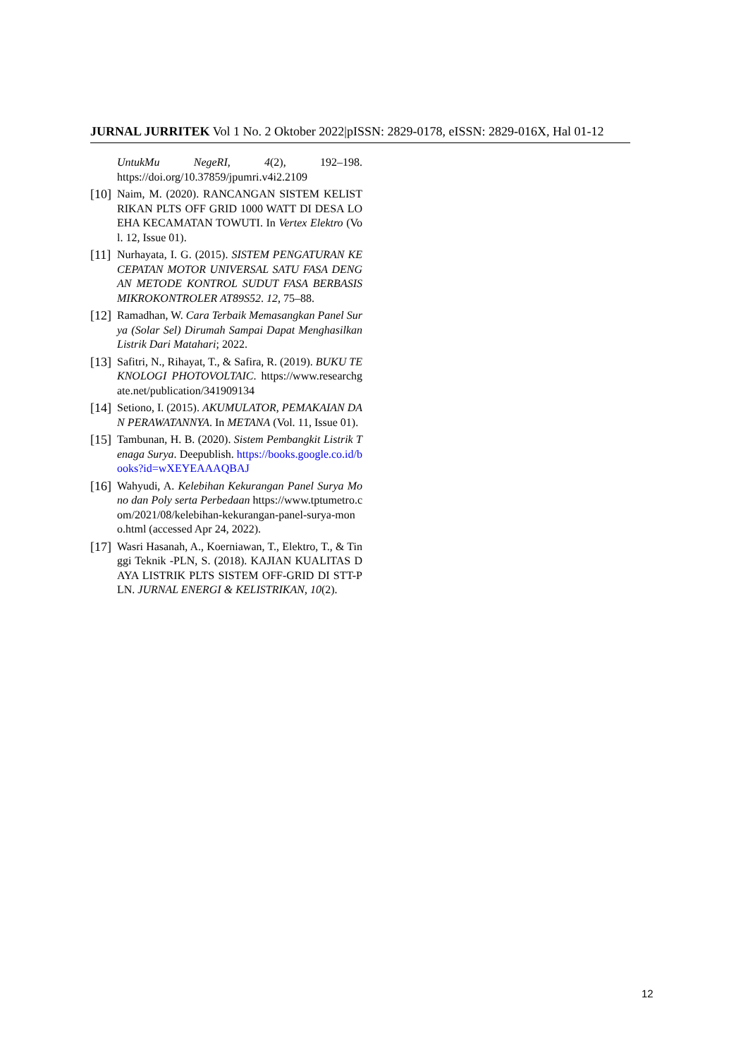JURNAL JURRITEK Vol 1 No. 2 Oktober 2022|pISSN: 2829-0178, eISSN: 2829-016X, Hal 01-12
UntukMu NegeRI, 4(2), 192–198. https://doi.org/10.37859/jpumri.v4i2.2109
[10] Naim, M. (2020). RANCANGAN SISTEM KELISTRIKAN PLTS OFF GRID 1000 WATT DI DESA LOEHA KECAMATAN TOWUTI. In Vertex Elektro (Vol. 12, Issue 01).
[11] Nurhayata, I. G. (2015). SISTEM PENGATURAN KECEPATAN MOTOR UNIVERSAL SATU FASA DENGAN METODE KONTROL SUDUT FASA BERBASIS MIKROKONTROLER AT89S52. 12, 75–88.
[12] Ramadhan, W. Cara Terbaik Memasangkan Panel Surya (Solar Sel) Dirumah Sampai Dapat Menghasilkan Listrik Dari Matahari; 2022.
[13] Safitri, N., Rihayat, T., & Safira, R. (2019). BUKU TEKNOLOGI PHOTOVOLTAIC. https://www.researchgate.net/publication/341909134
[14] Setiono, I. (2015). AKUMULATOR, PEMAKAIAN DAN PERAWATANNYA. In METANA (Vol. 11, Issue 01).
[15] Tambunan, H. B. (2020). Sistem Pembangkit Listrik Tenaga Surya. Deepublish. https://books.google.co.id/books?id=wXEYEAAAQBAJ
[16] Wahyudi, A. Kelebihan Kekurangan Panel Surya Mono dan Poly serta Perbedaan https://www.tptumetro.com/2021/08/kelebihan-kekurangan-panel-surya-mono.html (accessed Apr 24, 2022).
[17] Wasri Hasanah, A., Koerniawan, T., Elektro, T., & Tinggi Teknik -PLN, S. (2018). KAJIAN KUALITAS DAYA LISTRIK PLTS SISTEM OFF-GRID DI STT-PLN. JURNAL ENERGI & KELISTRIKAN, 10(2).
12